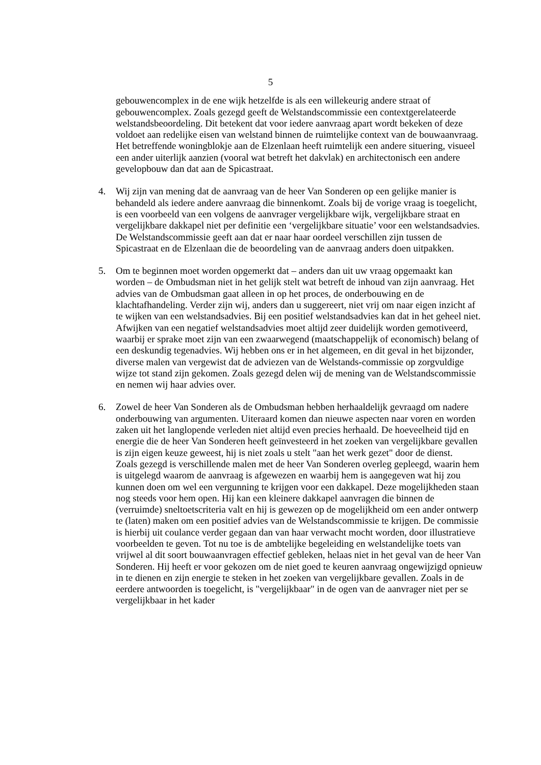5
gebouwencomplex in de ene wijk hetzelfde is als een willekeurig andere straat of gebouwencomplex. Zoals gezegd geeft de Welstandscommissie een contextgerelateerde welstandsbeoordeling. Dit betekent dat voor iedere aanvraag apart wordt bekeken of deze voldoet aan redelijke eisen van welstand binnen de ruimtelijke context van de bouwaanvraag. Het betreffende woningblokje aan de Elzenlaan heeft ruimtelijk een andere situering, visueel een ander uiterlijk aanzien (vooral wat betreft het dakvlak) en architectonisch een andere gevelopbouw dan dat aan de Spicastraat.
4. Wij zijn van mening dat de aanvraag van de heer Van Sonderen op een gelijke manier is behandeld als iedere andere aanvraag die binnenkomt. Zoals bij de vorige vraag is toegelicht, is een voorbeeld van een volgens de aanvrager vergelijkbare wijk, vergelijkbare straat en vergelijkbare dakkapel niet per definitie een ‘vergelijkbare situatie’ voor een welstandsadvies. De Welstandscommissie geeft aan dat er naar haar oordeel verschillen zijn tussen de Spicastraat en de Elzenlaan die de beoordeling van de aanvraag anders doen uitpakken.
5. Om te beginnen moet worden opgemerkt dat – anders dan uit uw vraag opgemaakt kan worden – de Ombudsman niet in het gelijk stelt wat betreft de inhoud van zijn aanvraag. Het advies van de Ombudsman gaat alleen in op het proces, de onderbouwing en de klachtafhandeling. Verder zijn wij, anders dan u suggereert, niet vrij om naar eigen inzicht af te wijken van een welstandsadvies. Bij een positief welstandsadvies kan dat in het geheel niet. Afwijken van een negatief welstandsadvies moet altijd zeer duidelijk worden gemotiveerd, waarbij er sprake moet zijn van een zwaarwegend (maatschappelijk of economisch) belang of een deskundig tegenadvies. Wij hebben ons er in het algemeen, en dit geval in het bijzonder, diverse malen van vergewist dat de adviezen van de Welstands-commissie op zorgvuldige wijze tot stand zijn gekomen. Zoals gezegd delen wij de mening van de Welstandscommissie en nemen wij haar advies over.
6. Zowel de heer Van Sonderen als de Ombudsman hebben herhaaldelijk gevraagd om nadere onderbouwing van argumenten. Uiteraard komen dan nieuwe aspecten naar voren en worden zaken uit het langlopende verleden niet altijd even precies herhaald. De hoeveelheid tijd en energie die de heer Van Sonderen heeft geïnvesteerd in het zoeken van vergelijkbare gevallen is zijn eigen keuze geweest, hij is niet zoals u stelt "aan het werk gezet" door de dienst.
Zoals gezegd is verschillende malen met de heer Van Sonderen overleg gepleegd, waarin hem is uitgelegd waarom de aanvraag is afgewezen en waarbij hem is aangegeven wat hij zou kunnen doen om wel een vergunning te krijgen voor een dakkapel. Deze mogelijkheden staan nog steeds voor hem open. Hij kan een kleinere dakkapel aanvragen die binnen de (verruimde) sneltoetscriteria valt en hij is gewezen op de mogelijkheid om een ander ontwerp te (laten) maken om een positief advies van de Welstandscommissie te krijgen. De commissie is hierbij uit coulance verder gegaan dan van haar verwacht mocht worden, door illustratieve voorbeelden te geven. Tot nu toe is de ambtelijke begeleiding en welstandelijke toets van vrijwel al dit soort bouwaanvragen effectief gebleken, helaas niet in het geval van de heer Van Sonderen. Hij heeft er voor gekozen om de niet goed te keuren aanvraag ongewijzigd opnieuw in te dienen en zijn energie te steken in het zoeken van vergelijkbare gevallen. Zoals in de eerdere antwoorden is toegelicht, is "vergelijkbaar" in de ogen van de aanvrager niet per se vergelijkbaar in het kader